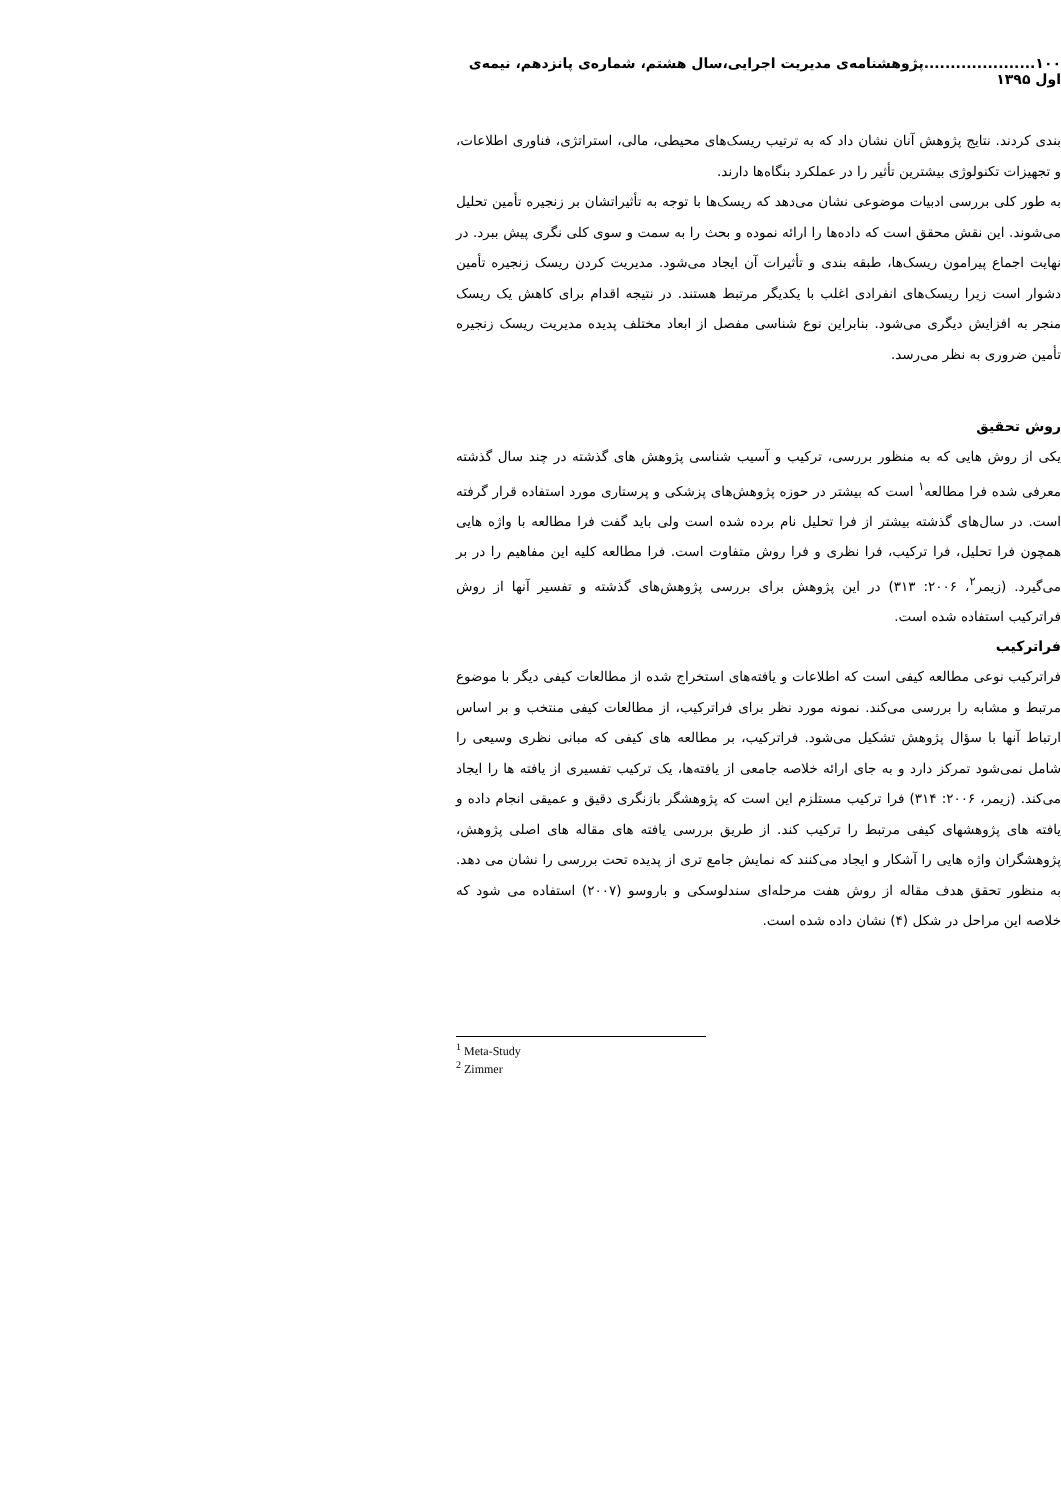۱۰۰.....................پژوهشنامه‌ی مدیریت اجرایی،سال هشتم، شماره‌ی پانزدهم، نیمه‌ی اول ۱۳۹۵
بندی کردند. نتایج پژوهش آنان نشان داد که به ترتیب ریسک‌های محیطی، مالی، استراتژی، فناوری اطلاعات، و تجهیزات تکنولوژی بیشترین تأثیر را در عملکرد بنگاه‌ها دارند.
به طور کلی بررسی ادبیات موضوعی نشان می‌دهد که ریسک‌ها با توجه به تأثیراتشان بر زنجیره تأمین تحلیل می‌شوند. این نقش محقق است که داده‌ها را ارائه نموده و بحث را به سمت و سوی کلی نگری پیش ببرد. در نهایت اجماع پیرامون ریسک‌ها، طبقه بندی و تأثیرات آن ایجاد می‌شود. مدیریت کردن ریسک زنجیره تأمین دشوار است زیرا ریسک‌های انفرادی اغلب با یکدیگر مرتبط هستند. در نتیجه اقدام برای کاهش یک ریسک منجر به افزایش دیگری می‌شود. بنابراین نوع شناسی مفصل از ابعاد مختلف پدیده مدیریت ریسک زنجیره تأمین ضروری به نظر می‌رسد.
روش تحقیق
یکی از روش هایی که به منظور بررسی، ترکیب و آسیب شناسی پژوهش های گذشته در چند سال گذشته معرفی شده فرا مطالعه<sup>۱</sup> است که بیشتر در حوزه پژوهش‌های پزشکی و پرستاری مورد استفاده قرار گرفته است. در سال‌های گذشته بیشتر از فرا تحلیل نام برده شده است ولی باید گفت فرا مطالعه با واژه هایی همچون فرا تحلیل، فرا ترکیب، فرا نظری و فرا روش متفاوت است. فرا مطالعه کلیه این مفاهیم را در بر می‌گیرد. (زیمر<sup>۲</sup>، ۲۰۰۶: ۳۱۳) در این پژوهش برای بررسی پژوهش‌های گذشته و تفسیر آنها از روش فراترکیب استفاده شده است.
فراترکیب
فراترکیب نوعی مطالعه کیفی است که اطلاعات و یافته‌های استخراج شده از مطالعات کیفی دیگر با موضوع مرتبط و مشابه را بررسی می‌کند. نمونه مورد نظر برای فراترکیب، از مطالعات کیفی منتخب و بر اساس ارتباط آنها با سؤال پژوهش تشکیل می‌شود. فراترکیب، بر مطالعه های کیفی که مبانی نظری وسیعی را شامل نمی‌شود تمرکز دارد و به جای ارائه خلاصه جامعی از یافته‌ها، یک ترکیب تفسیری از یافته ها را ایجاد می‌کند. (زیمر، ۲۰۰۶: ۳۱۴) فرا ترکیب مستلزم این است که پژوهشگر بازنگری دقیق و عمیقی انجام داده و یافته های پژوهشهای کیفی مرتبط را ترکیب کند. از طریق بررسی یافته های مقاله های اصلی پژوهش، پژوهشگران واژه هایی را آشکار و ایجاد می‌کنند که نمایش جامع تری از پدیده تحت بررسی را نشان می دهد. به منظور تحقق هدف مقاله از روش هفت مرحله‌ای سندلوسکی و باروسو (۲۰۰۷) استفاده می شود که خلاصه این مراحل در شکل (۴) نشان داده شده است.
<sup>1</sup> Meta-Study
<sup>2</sup> Zimmer